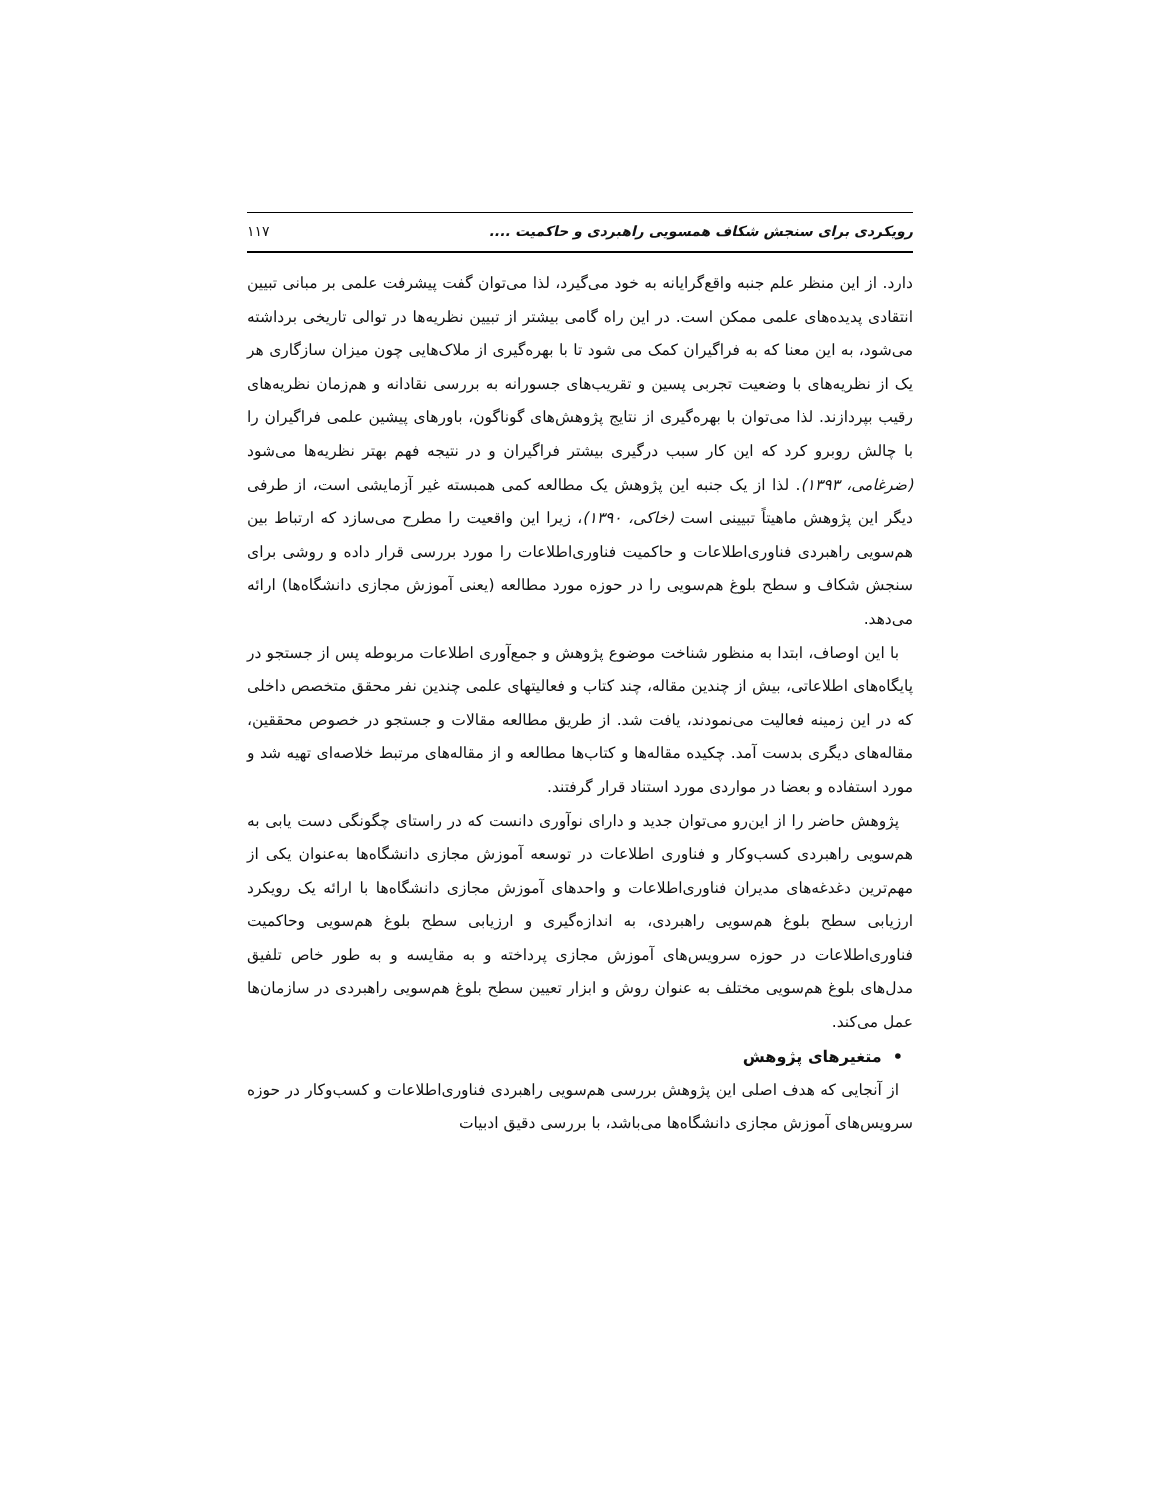رویکردی برای سنجش شکاف همسویی راهبردی و حاکمیت .... ۱۱۷
دارد. از این منظر علم جنبه واقع‌گرایانه به خود می‌گیرد، لذا می‌توان گفت پیشرفت علمی بر مبانی تبیین انتقادی پدیده‌های علمی ممکن است. در این راه گامی بیشتر از تبیین نظریه‌ها در توالی تاریخی برداشته می‌شود، به این معنا که به فراگیران کمک می شود تا با بهره‌گیری از ملاک‌هایی چون میزان سازگاری هر یک از نظریه‌های با وضعیت تجربی پسین و تقریب‌های جسورانه به بررسی نقادانه و هم‌زمان نظریه‌های رقیب بپردازند. لذا می‌توان با بهره‌گیری از نتایج پژوهش‌های گوناگون، باورهای پیشین علمی فراگیران را با چالش روبرو کرد که این کار سبب درگیری بیشتر فراگیران و در نتیجه فهم بهتر نظریه‌ها می‌شود (ضرغامی، ۱۳۹۳). لذا از یک جنبه این پژوهش یک مطالعه کمی همبسته غیر آزمایشی است، از طرفی دیگر این پژوهش ماهیتاً تبیینی است (خاکی، ۱۳۹۰)، زیرا این واقعیت را مطرح می‌سازد که ارتباط بین هم‌سویی راهبردی فناوری‌اطلاعات و حاکمیت فناوری‌اطلاعات را مورد بررسی قرار داده و روشی برای سنجش شکاف و سطح بلوغ هم‌سویی را در حوزه مورد مطالعه (یعنی آموزش مجازی دانشگاه‌ها) ارائه می‌دهد.
با این اوصاف، ابتدا به منظور شناخت موضوع پژوهش و جمع‌آوری اطلاعات مربوطه پس از جستجو در پایگاه‌های اطلاعاتی، بیش از چندین مقاله، چند کتاب و فعالیتهای علمی چندین نفر محقق متخصص داخلی که در این زمینه فعالیت می‌نمودند، یافت شد. از طریق مطالعه مقالات و جستجو در خصوص محققین، مقاله‌های دیگری بدست آمد. چکیده مقاله‌ها و کتاب‌ها مطالعه و از مقاله‌های مرتبط خلاصه‌ای تهیه شد و مورد استفاده و بعضا در مواردی مورد استناد قرار گرفتند.
پژوهش حاضر را از این‌رو می‌توان جدید و دارای نوآوری دانست که در راستای چگونگی دست یابی به هم‌سویی راهبردی کسب‌وکار و فناوری اطلاعات در توسعه آموزش مجازی دانشگاه‌ها به‌عنوان یکی از مهم‌ترین دغدغه‌های مدیران فناوری‌اطلاعات و واحدهای آموزش مجازی دانشگاه‌ها با ارائه یک رویکرد ارزیابی سطح بلوغ هم‌سویی راهبردی، به اندازه‌گیری و ارزیابی سطح بلوغ هم‌سویی وحاکمیت فناوری‌اطلاعات در حوزه سرویس‌های آموزش مجازی پرداخته و به مقایسه و به طور خاص تلفیق مدل‌های بلوغ هم‌سویی مختلف به عنوان روش و ابزار تعیین سطح بلوغ هم‌سویی راهبردی در سازمان‌ها عمل می‌کند.
• متغیرهای پژوهش
از آنجایی که هدف اصلی این پژوهش بررسی هم‌سویی راهبردی فناوری‌اطلاعات و کسب‌وکار در حوزه سرویس‌های آموزش مجازی دانشگاه‌ها می‌باشد، با بررسی دقیق ادبیات